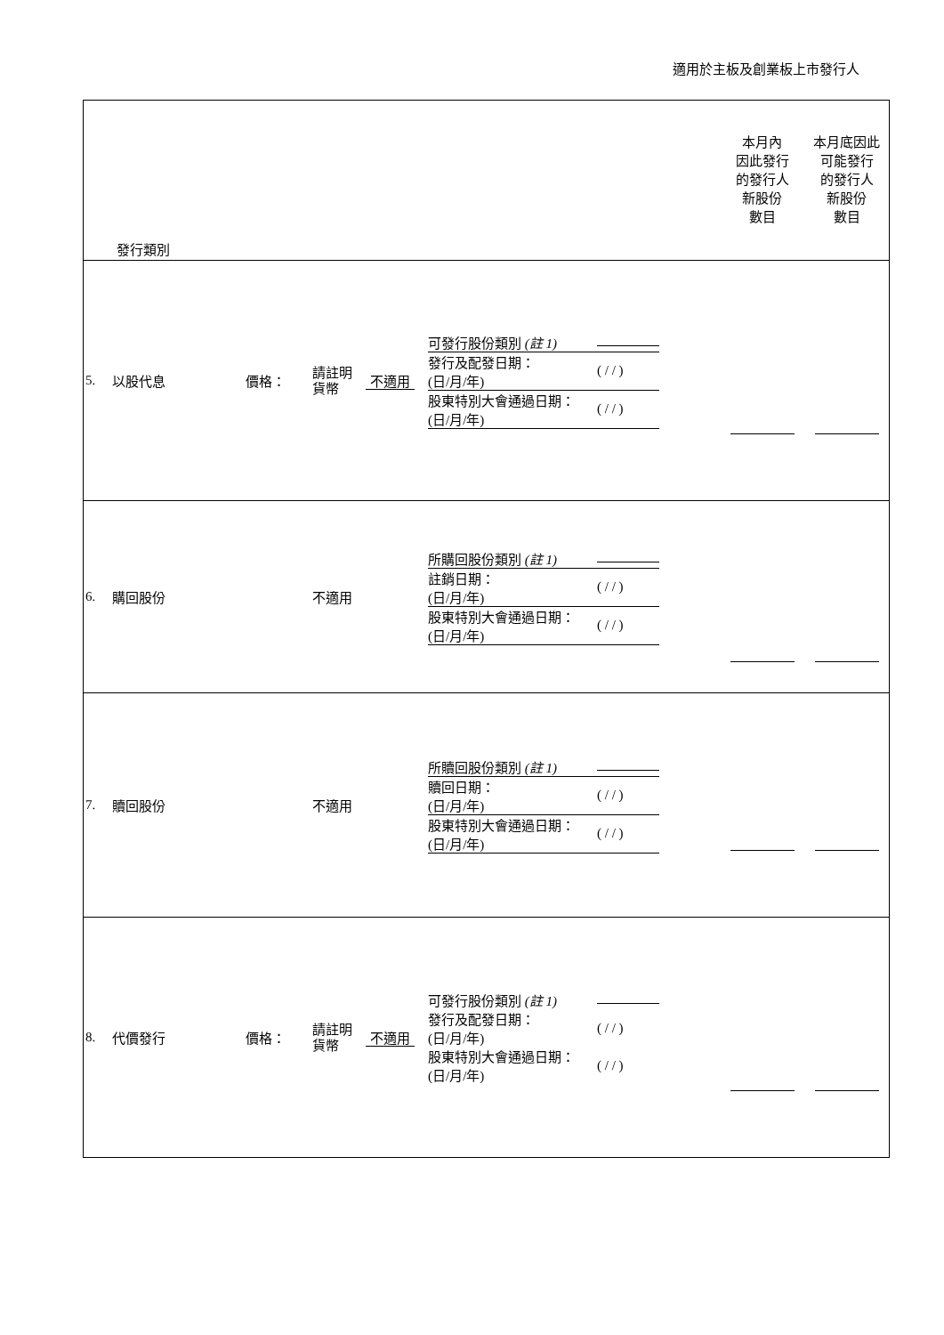適用於主板及創業板上市發行人
| 發行類別 | | | | | | 本月內 因此發行 的發行人 新股份 數目 | 本月底因此 可能發行 的發行人 新股份 數目 |
| 5. | 以股代息 | 價格： | 請註明 貨幣 | 不適用 | / 可發行股份類別 (註 1) / / / 發行及配發日期： (日/月/年) / ( / / ) / / 股東特別大會通過日期： (日/月/年) / ( / / ) / | | |
| 6. | 購回股份 | | 不適用 | | / 所購回股份類別 (註 1) / / / 註銷日期： (日/月/年) / ( / / ) / / 股東特別大會通過日期： (日/月/年) / ( / / ) / | | |
| 7. | 贖回股份 | | 不適用 | | / 所贖回股份類別 (註 1) / / / 贖回日期： (日/月/年) / ( / / ) / / 股東特別大會通過日期： (日/月/年) / ( / / ) / | | |
| 8. | 代價發行 | 價格： | 請註明 貨幣 | 不適用 | / 可發行股份類別 (註 1) / / / 發行及配發日期： (日/月/年) / ( / / ) / / 股東特別大會通過日期： (日/月/年) / ( / / ) / | | |